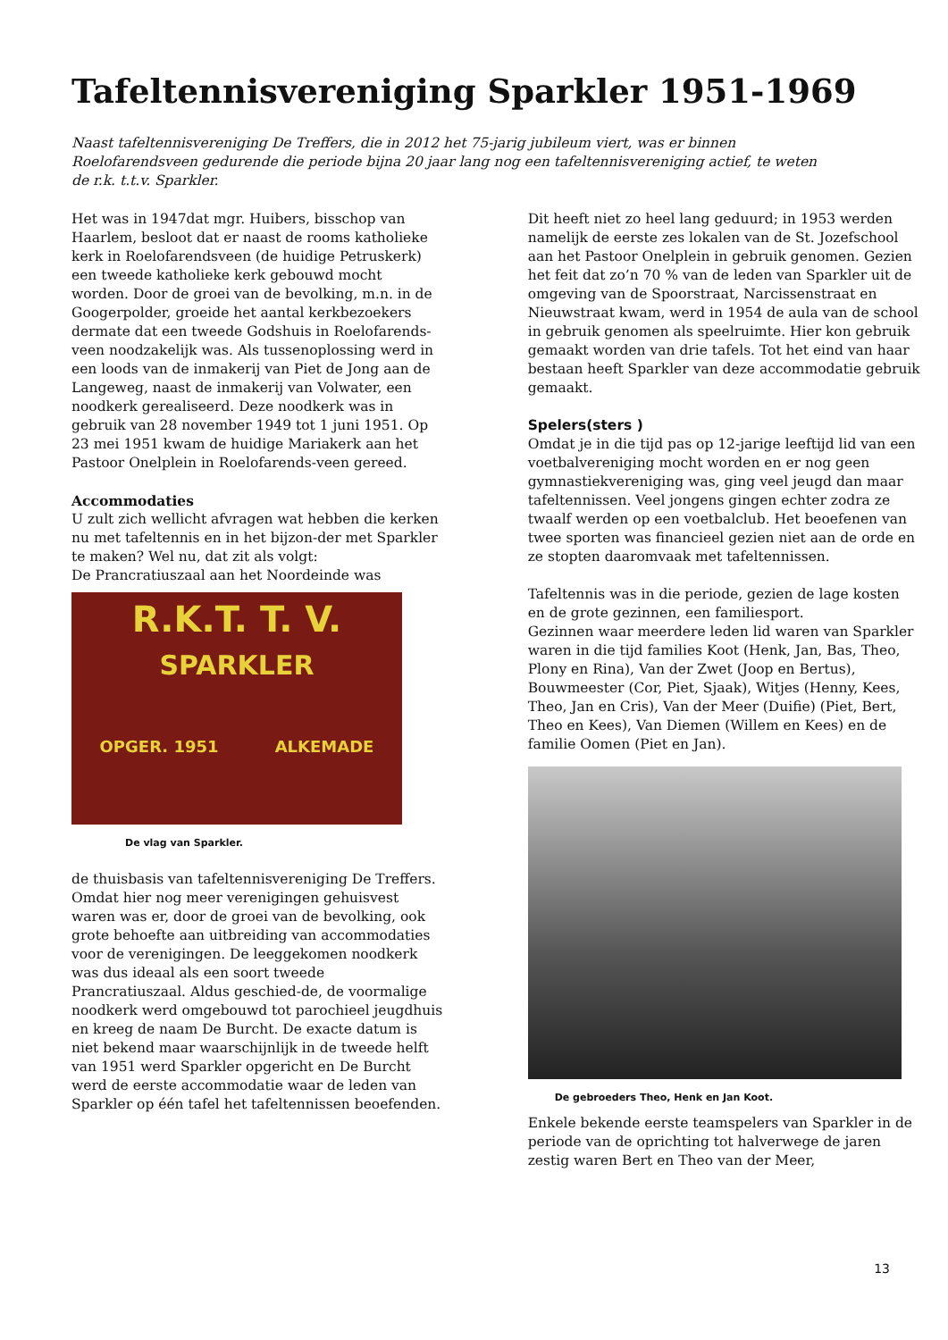Tafeltennisvereniging Sparkler 1951-1969
Naast tafeltennisvereniging De Treffers, die in 2012 het 75-jarig jubileum viert, was er binnen Roelofarendsveen gedurende die periode bijna 20 jaar lang nog een tafeltennisvereniging actief, te weten de r.k. t.t.v. Sparkler.
Het was in 1947dat mgr. Huibers, bisschop van Haarlem, besloot dat er naast de rooms katholieke kerk in Roelofarendsveen (de huidige Petruskerk) een tweede katholieke kerk gebouwd mocht worden. Door de groei van de bevolking, m.n. in de Googerpolder, groeide het aantal kerkbezoekers dermate dat een tweede Godshuis in Roelofarends-veen noodzakelijk was. Als tussenoplossing werd in een loods van de inmakerij van Piet de Jong aan de Langeweg, naast de inmakerij van Volwater, een noodkerk gerealiseerd. Deze noodkerk was in gebruik van 28 november 1949 tot 1 juni 1951. Op 23 mei 1951 kwam de huidige Mariakerk aan het Pastoor Onelplein in Roelofarends-veen gereed.
Accommodaties
U zult zich wellicht afvragen wat hebben die kerken nu met tafeltennis en in het bijzon-der met Sparkler te maken? Wel nu, dat zit als volgt:
De Prancratiuszaal aan het Noordeinde was
R.K.T. T. V.
SPARKLER
OPGER. 1951 ALKEMADE
De vlag van Sparkler.
de thuisbasis van tafeltennisvereniging De Treffers. Omdat hier nog meer verenigingen gehuisvest waren was er, door de groei van de bevolking, ook grote behoefte aan uitbreiding van accommodaties voor de verenigingen. De leeggekomen noodkerk was dus ideaal als een soort tweede Prancratiuszaal. Aldus geschied-de, de voormalige noodkerk werd omgebouwd tot parochieel jeugdhuis en kreeg de naam De Burcht. De exacte datum is niet bekend maar waarschijnlijk in de tweede helft van 1951 werd Sparkler opgericht en De Burcht werd de eerste accommodatie waar de leden van Sparkler op één tafel het tafeltennissen beoefenden.
Dit heeft niet zo heel lang geduurd; in 1953 werden namelijk de eerste zes lokalen van de St. Jozefschool aan het Pastoor Onelplein in gebruik genomen. Gezien het feit dat zo’n 70 % van de leden van Sparkler uit de omgeving van de Spoorstraat, Narcissenstraat en Nieuwstraat kwam, werd in 1954 de aula van de school in gebruik genomen als speelruimte. Hier kon gebruik gemaakt worden van drie tafels. Tot het eind van haar bestaan heeft Sparkler van deze accommodatie gebruik gemaakt.
Spelers(sters )
Omdat je in die tijd pas op 12-jarige leeftijd lid van een voetbalvereniging mocht worden en er nog geen gymnastiekvereniging was, ging veel jeugd dan maar tafeltennissen. Veel jongens gingen echter zodra ze twaalf werden op een voetbalclub. Het beoefenen van twee sporten was financieel gezien niet aan de orde en ze stopten daaromvaak met tafeltennissen.
Tafeltennis was in die periode, gezien de lage kosten en de grote gezinnen, een familiesport.
Gezinnen waar meerdere leden lid waren van Sparkler waren in die tijd families Koot (Henk, Jan, Bas, Theo, Plony en Rina), Van der Zwet (Joop en Bertus), Bouwmeester (Cor, Piet, Sjaak), Witjes (Henny, Kees, Theo, Jan en Cris), Van der Meer (Duifie) (Piet, Bert, Theo en Kees), Van Diemen (Willem en Kees) en de familie Oomen (Piet en Jan).
De gebroeders Theo, Henk en Jan Koot.
Enkele bekende eerste teamspelers van Sparkler in de periode van de oprichting tot halverwege de jaren zestig waren Bert en Theo van der Meer,
13